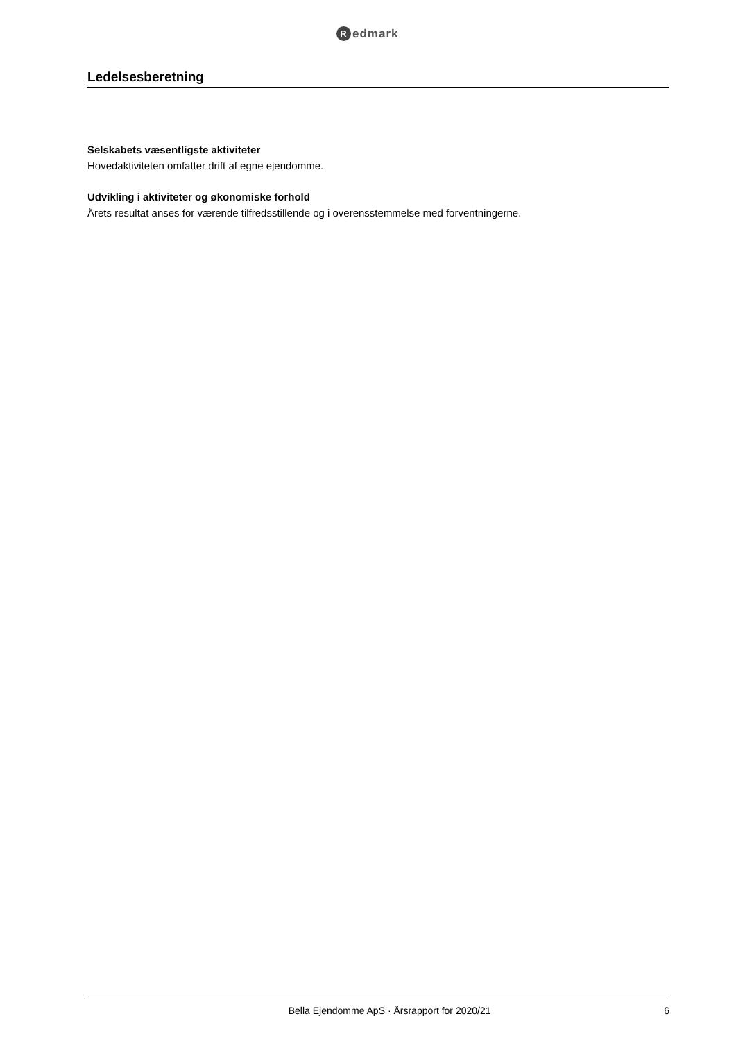Redmark
Ledelsesberetning
Selskabets væsentligste aktiviteter
Hovedaktiviteten omfatter drift af egne ejendomme.
Udvikling i aktiviteter og økonomiske forhold
Årets resultat anses for værende tilfredsstillende og i overensstemmelse med forventningerne.
Bella Ejendomme ApS · Årsrapport for 2020/21 6